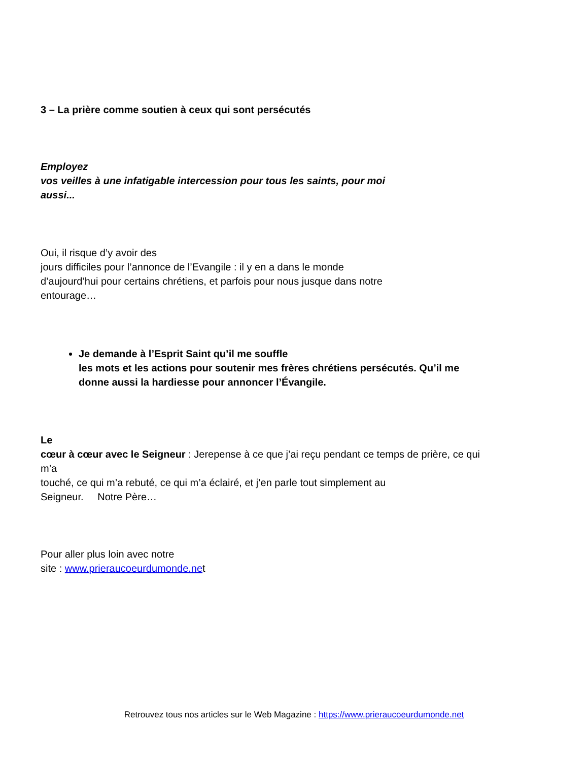3 – La prière comme soutien à ceux qui sont persécutés
Employez
vos veilles à une infatigable intercession pour tous les saints, pour moi
aussi...
Oui, il risque d’y avoir des
jours difficiles pour l’annonce de l’Evangile : il y en a dans le monde
d’aujourd’hui pour certains chrétiens, et parfois pour nous jusque dans notre
entourage…
Je demande à l’Esprit Saint qu’il me souffle
les mots et les actions pour soutenir mes frères chrétiens persécutés. Qu’il me
donne aussi la hardiesse pour annoncer l’Évangile.
Le
cœur à cœur avec le Seigneur : Jerepense à ce que j’ai reçu pendant ce temps de prière, ce qui
m’a
touché, ce qui m’a rebuté, ce qui m’a éclairé, et j’en parle tout simplement au
Seigneur. Notre Père…
Pour aller plus loin avec notre
site : www.prieraucoeurdumonde.net
Retrouvez tous nos articles sur le Web Magazine : https://www.prieraucoeurdumonde.net